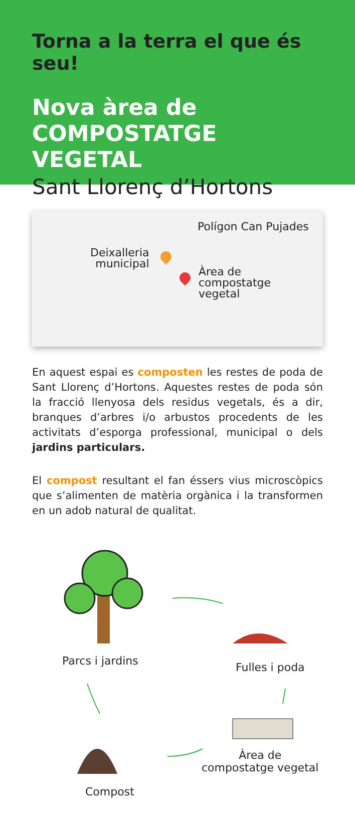Torna a la terra el que és seu!
Nova àrea de
COMPOSTATGE VEGETAL
Sant Llorenç d’Hortons
Polígon Can Pujades
Deixalleria
municipal
Àrea de
compostatge
vegetal
En aquest espai es composten les restes de poda de Sant Llorenç d’Hortons. Aquestes restes de poda són la fracció llenyosa dels residus vegetals, és a dir, branques d’arbres i/o arbustos procedents de les activitats d’esporga professional, municipal o dels jardins particulars.
El compost resultant el fan éssers vius microscòpics que s’alimenten de matèria orgànica i la transformen en un adob natural de qualitat.
Parcs i jardins Fulles i poda
Àrea de
compostatge vegetal
Compost